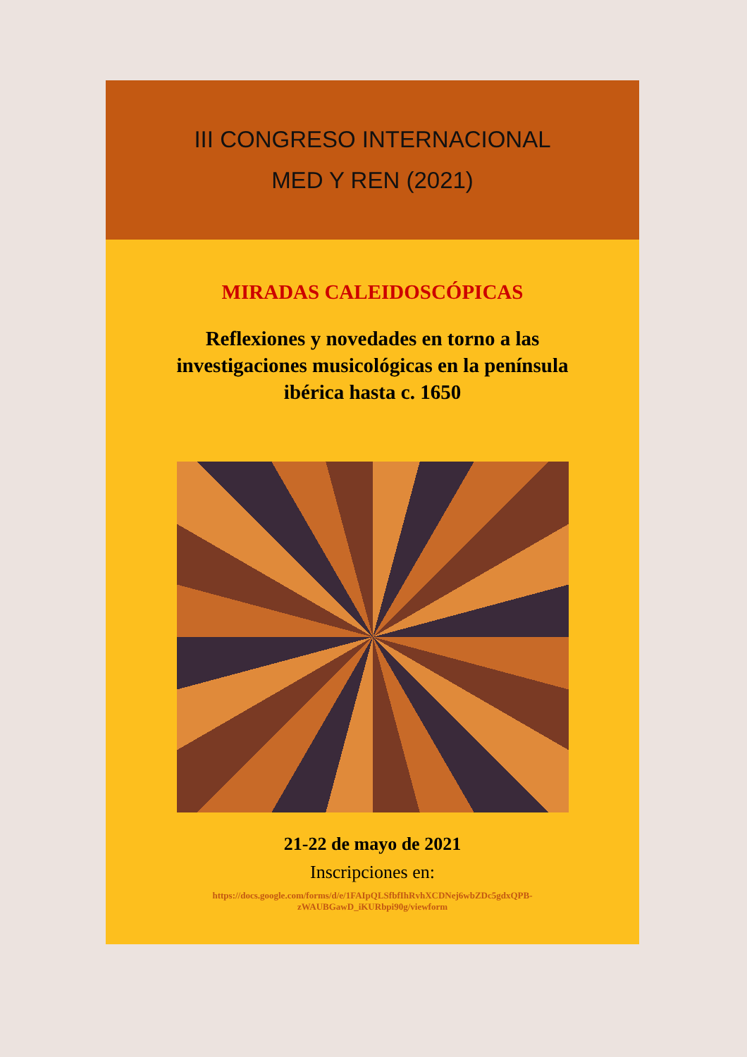III CONGRESO INTERNACIONAL
MED Y REN (2021)
MIRADAS CALEIDOSCÓPICAS
Reflexiones y novedades en torno a las
investigaciones musicológicas en la península
ibérica hasta c. 1650
21-22 de mayo de 2021
Inscripciones en:
https://docs.google.com/forms/d/e/1FAIpQLSfbfIhRvhXCDNej6wbZDc5gdxQPB-
zWAUBGawD_iKURbpi90g/viewform